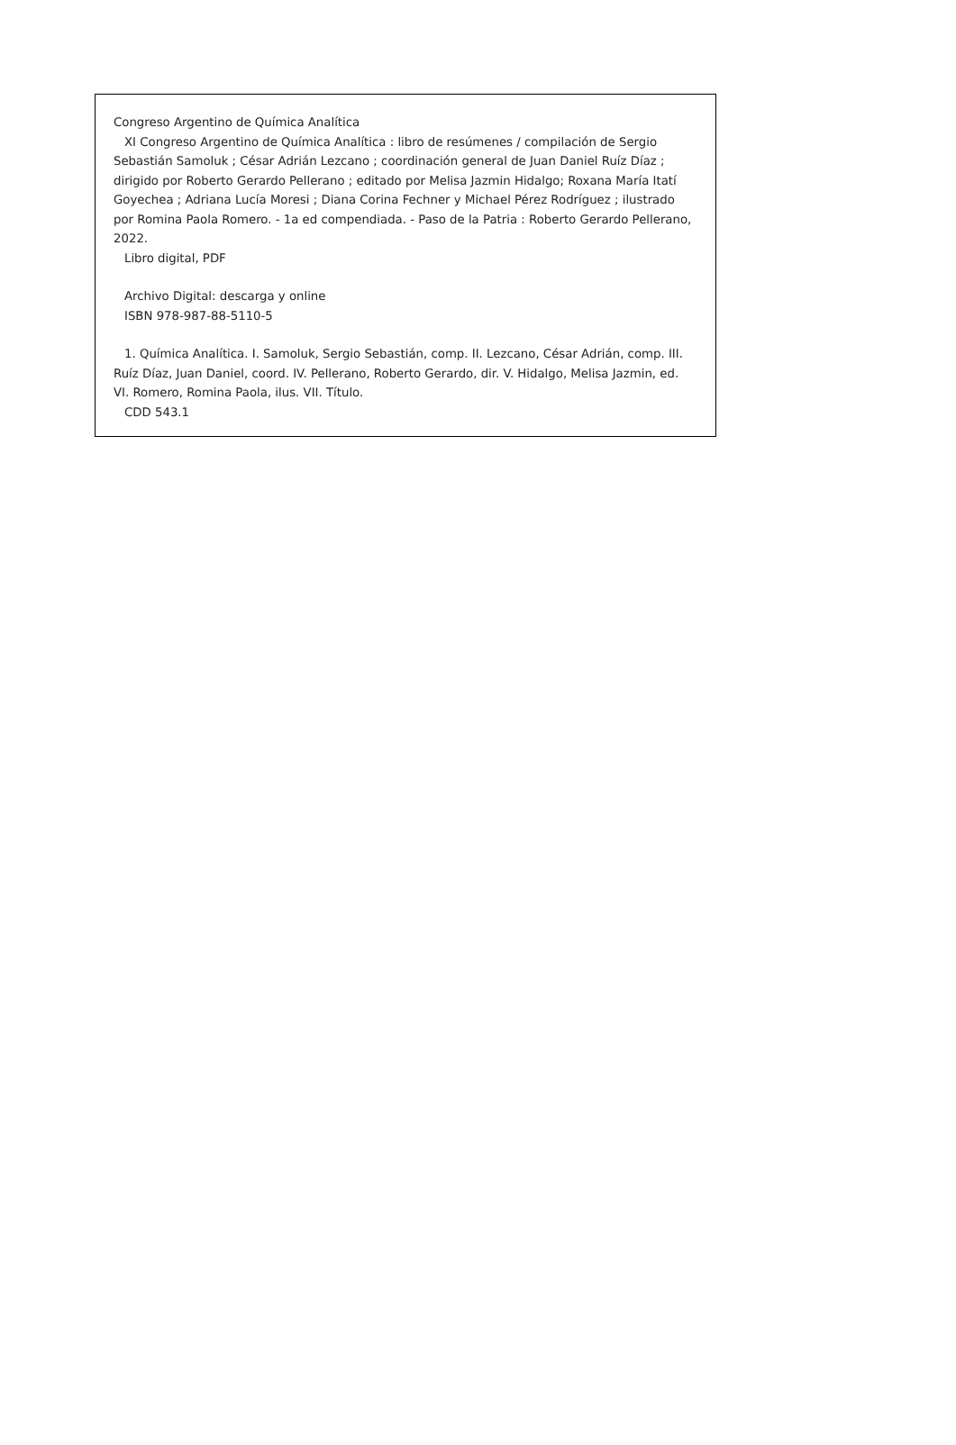Congreso Argentino de Química Analítica
XI Congreso Argentino de Química Analítica : libro de resúmenes / compilación de Sergio Sebastián Samoluk ; César Adrián Lezcano ; coordinación general de Juan Daniel Ruíz Díaz ; dirigido por Roberto Gerardo Pellerano ; editado por Melisa Jazmin Hidalgo; Roxana María Itatí Goyechea ; Adriana Lucía Moresi ; Diana Corina Fechner y Michael Pérez Rodríguez ; ilustrado por Romina Paola Romero. - 1a ed compendiada. - Paso de la Patria : Roberto Gerardo Pellerano, 2022.
Libro digital, PDF
Archivo Digital: descarga y online
ISBN 978-987-88-5110-5
1. Química Analítica. I. Samoluk, Sergio Sebastián, comp. II. Lezcano, César Adrián, comp. III. Ruíz Díaz, Juan Daniel, coord. IV. Pellerano, Roberto Gerardo, dir. V. Hidalgo, Melisa Jazmin, ed. VI. Romero, Romina Paola, ilus. VII. Título.
CDD 543.1